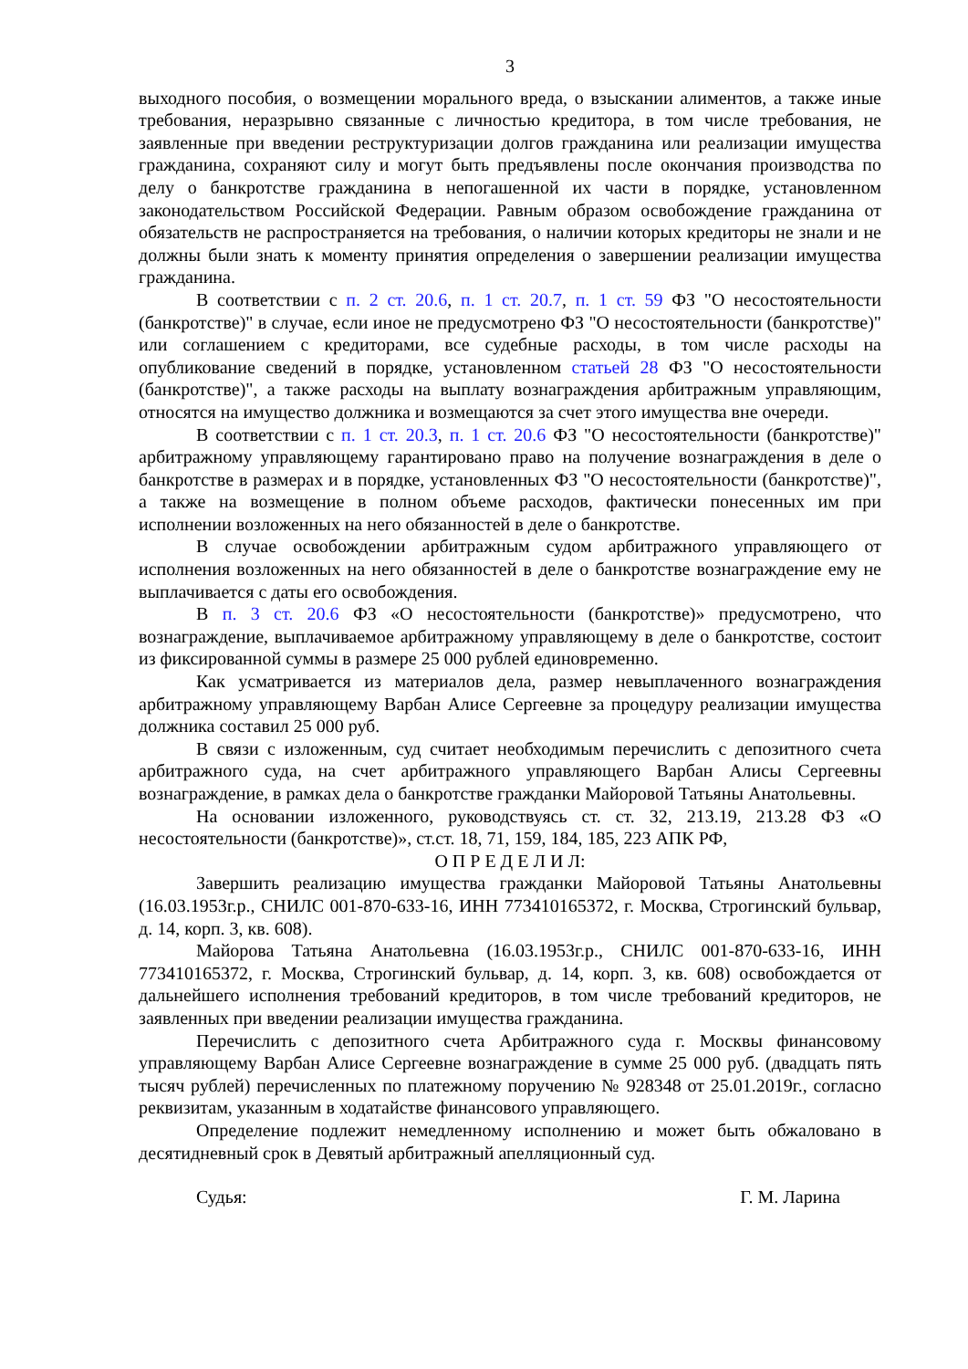3
выходного пособия, о возмещении морального вреда, о взыскании алиментов, а также иные требования, неразрывно связанные с личностью кредитора, в том числе требования, не заявленные при введении реструктуризации долгов гражданина или реализации имущества гражданина, сохраняют силу и могут быть предъявлены после окончания производства по делу о банкротстве гражданина в непогашенной их части в порядке, установленном законодательством Российской Федерации. Равным образом освобождение гражданина от обязательств не распространяется на требования, о наличии которых кредиторы не знали и не должны были знать к моменту принятия определения о завершении реализации имущества гражданина.
В соответствии с п. 2 ст. 20.6, п. 1 ст. 20.7, п. 1 ст. 59 ФЗ "О несостоятельности (банкротстве)" в случае, если иное не предусмотрено ФЗ "О несостоятельности (банкротстве)" или соглашением с кредиторами, все судебные расходы, в том числе расходы на опубликование сведений в порядке, установленном статьей 28 ФЗ "О несостоятельности (банкротстве)", а также расходы на выплату вознаграждения арбитражным управляющим, относятся на имущество должника и возмещаются за счет этого имущества вне очереди.
В соответствии с п. 1 ст. 20.3, п. 1 ст. 20.6 ФЗ "О несостоятельности (банкротстве)" арбитражному управляющему гарантировано право на получение вознаграждения в деле о банкротстве в размерах и в порядке, установленных ФЗ "О несостоятельности (банкротстве)", а также на возмещение в полном объеме расходов, фактически понесенных им при исполнении возложенных на него обязанностей в деле о банкротстве.
В случае освобождении арбитражным судом арбитражного управляющего от исполнения возложенных на него обязанностей в деле о банкротстве вознаграждение ему не выплачивается с даты его освобождения.
В п. 3 ст. 20.6 ФЗ «О несостоятельности (банкротстве)» предусмотрено, что вознаграждение, выплачиваемое арбитражному управляющему в деле о банкротстве, состоит из фиксированной суммы в размере 25 000 рублей единовременно.
Как усматривается из материалов дела, размер невыплаченного вознаграждения арбитражному управляющему Варбан Алисе Сергеевне за процедуру реализации имущества должника составил 25 000 руб.
В связи с изложенным, суд считает необходимым перечислить с депозитного счета арбитражного суда, на счет арбитражного управляющего Варбан Алисы Сергеевны вознаграждение, в рамках дела о банкротстве гражданки Майоровой Татьяны Анатольевны.
На основании изложенного, руководствуясь ст. ст. 32, 213.19, 213.28 ФЗ «О несостоятельности (банкротстве)», ст.ст. 18, 71, 159, 184, 185, 223 АПК РФ,
О П Р Е Д Е Л И Л:
Завершить реализацию имущества гражданки Майоровой Татьяны Анатольевны (16.03.1953г.р., СНИЛС 001-870-633-16, ИНН 773410165372, г. Москва, Строгинский бульвар, д. 14, корп. 3, кв. 608).
Майорова Татьяна Анатольевна (16.03.1953г.р., СНИЛС 001-870-633-16, ИНН 773410165372, г. Москва, Строгинский бульвар, д. 14, корп. 3, кв. 608) освобождается от дальнейшего исполнения требований кредиторов, в том числе требований кредиторов, не заявленных при введении реализации имущества гражданина.
Перечислить с депозитного счета Арбитражного суда г. Москвы финансовому управляющему Варбан Алисе Сергеевне вознаграждение в сумме 25 000 руб. (двадцать пять тысяч рублей) перечисленных по платежному поручению № 928348 от 25.01.2019г., согласно реквизитам, указанным в ходатайстве финансового управляющего.
Определение подлежит немедленному исполнению и может быть обжаловано в десятидневный срок в Девятый арбитражный апелляционный суд.
Судья: Г. М. Ларина